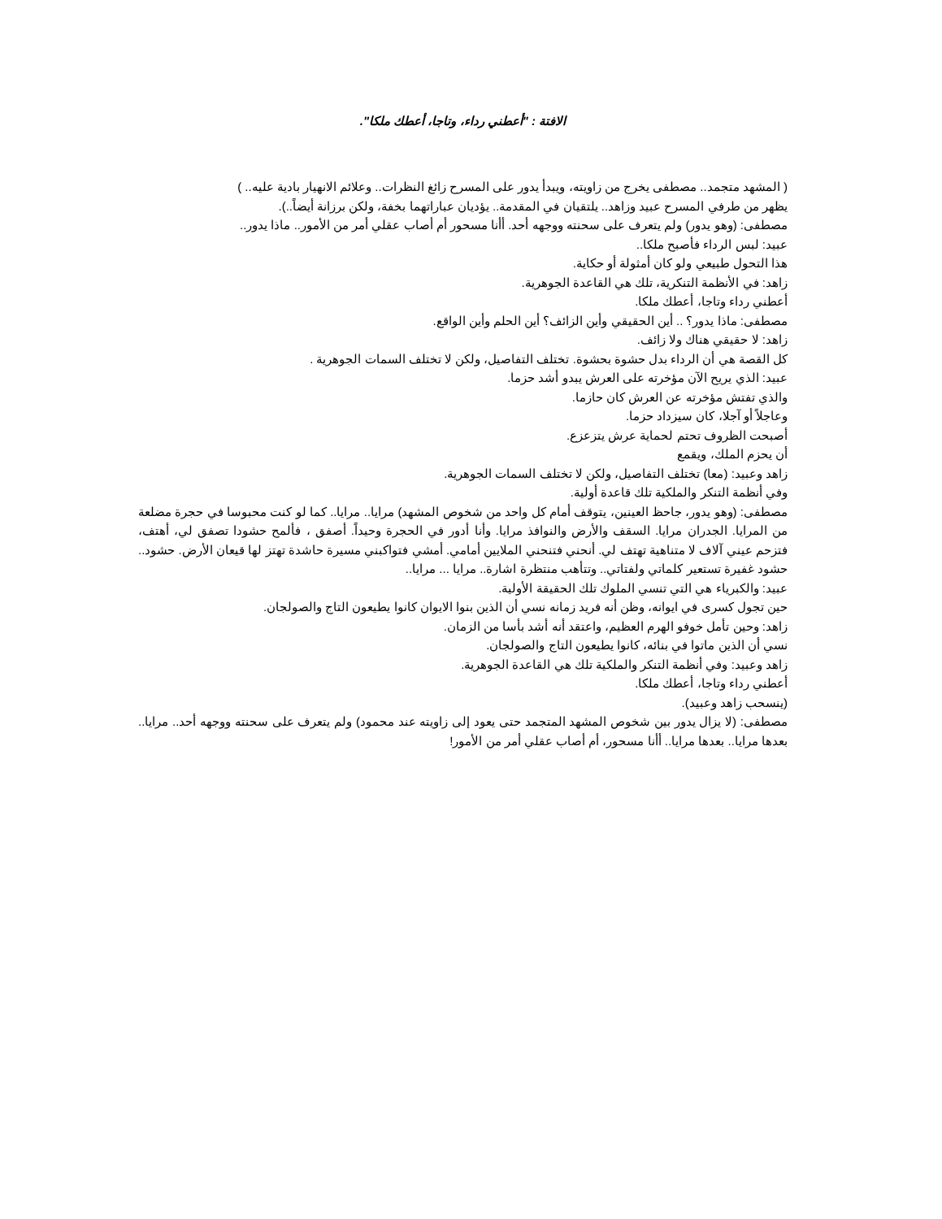الافتة : "أعطني رداء، وتاجا، أعطك ملكا".
( المشهد متجمد.. مصطفى يخرج من زاويته، ويبدأ يدور على المسرح زائغ النظرات.. وعلائم الانهيار بادية عليه.. )
يظهر من طرفي المسرح عبيد وزاهد.. يلتقيان في المقدمة.. يؤديان عباراتهما بخفة، ولكن برزانة أيضاً..).
مصطفى: (وهو يدور) ولم يتعرف على سحنته ووجهه أحد. أأنا مسحور أم أصاب عقلي أمر من الأمور.. ماذا يدور..
عبيد: لبس الرداء فأصبح ملكا..
هذا التحول طبيعي ولو كان أمثولة أو حكاية.
زاهد: في الأنظمة التنكرية، تلك هي القاعدة الجوهرية.
أعطني رداء وتاجا، أعطك ملكا.
مصطفى: ماذا يدور؟ .. أين الحقيقي وأين الزائف؟ أين الحلم وأين الواقع.
زاهد: لا حقيقي هناك ولا زائف.
كل القصة هي أن الرداء بدل حشوة بحشوة. تختلف التفاصيل، ولكن لا تختلف السمات الجوهرية .
عبيد: الذي يريح الآن مؤخرته على العرش يبدو أشد حزما.
والذي تفتش مؤخرته عن العرش كان حازما.
وعاجلاً أو آجلا، كان سيزداد حزما.
أصبحت الظروف تحتم لحماية عرش يتزعزع.
أن يحزم الملك، ويقمع
زاهد وعبيد: (معا) تختلف التفاصيل، ولكن لا تختلف السمات الجوهرية.
وفي أنظمة التنكر والملكية تلك قاعدة أولية.
مصطفى: (وهو يدور، جاحظ العينين، يتوقف أمام كل واحد من شخوص المشهد) مرايا.. مرايا.. كما لو كنت محبوسا في حجرة مضلعة من المرايا. الجدران مرايا. السقف والأرض والنوافذ مرايا. وأنا أدور في الحجرة وحيداً. أصفق ، فألمح حشودا تصفق لي، أهتف، فتزحم عيني آلاف لا متناهية تهتف لي. أنحني فتنحني الملايين أمامي. أمشي فتواكبني مسيرة حاشدة تهتز لها قيعان الأرض. حشود.. حشود غفيرة تستعير كلماتي ولفتاتي.. وتتأهب منتظرة اشارة.. مرايا ... مرايا..
عبيد: والكبرياء هي التي تنسي الملوك تلك الحقيقة الأولية.
حين تجول كسرى في ايوانه، وظن أنه فريد زمانه نسي أن الذين بنوا الايوان كانوا يطيعون التاج والصولجان.
زاهد: وحين تأمل خوفو الهرم العظيم، واعتقد أنه أشد بأسا من الزمان.
نسي أن الذين ماتوا في بنائه، كانوا يطيعون التاج والصولجان.
زاهد وعبيد: وفي أنظمة التنكر والملكية تلك هي القاعدة الجوهرية.
أعطني رداء وتاجا، أعطك ملكا.
(ينسحب زاهد وعبيد).
مصطفى: (لا يزال يدور بين شخوص المشهد المتجمد حتى يعود إلى زاويته عند محمود) ولم يتعرف على سحنته ووجهه أحد.. مرايا.. بعدها مرايا.. بعدها مرايا.. أأنا مسحور، أم أصاب عقلي أمر من الأمور!